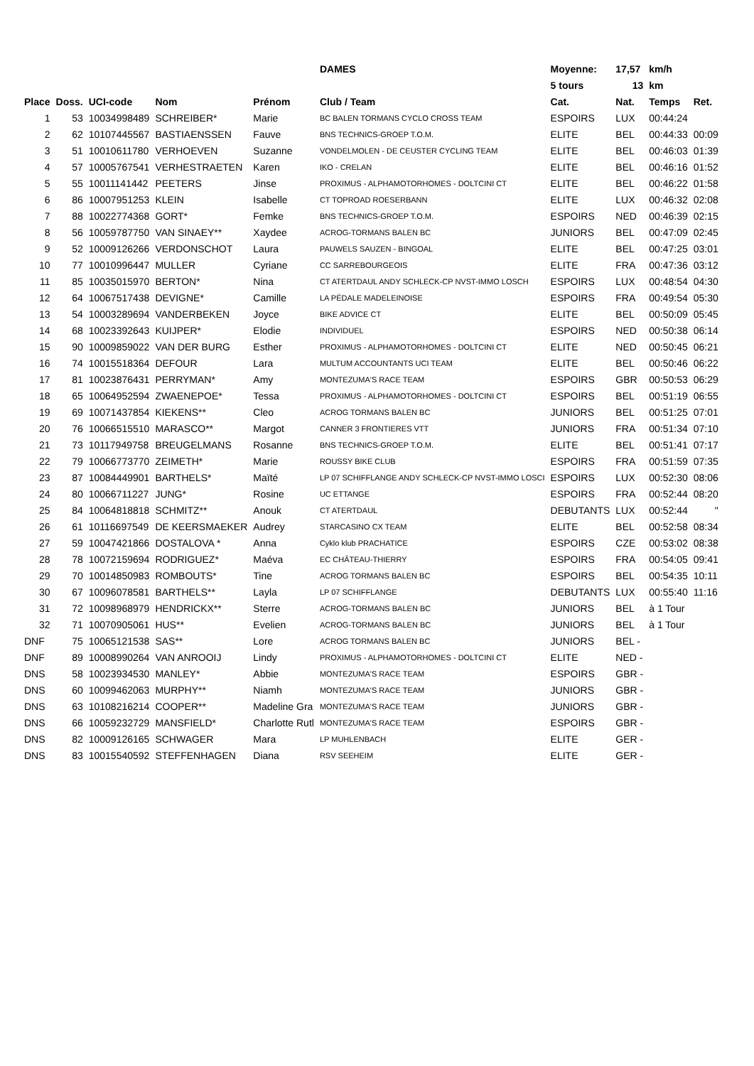| | | | | | DAMES | Moyenne: | 17,57 | km/h | |
| | | | | | | 5 tours | 13 | km | |
| Place | Doss. | UCI-code | Nom | Prénom | Club / Team | Cat. | Nat. | Temps | Ret. |
| 1 | 53 | 10034998489 | SCHREIBER* | Marie | BC BALEN TORMANS CYCLO CROSS TEAM | ESPOIRS | LUX | 00:44:24 | |
| 2 | 62 | 10107445567 | BASTIAENSSEN | Fauve | BNS TECHNICS-GROEP T.O.M. | ELITE | BEL | 00:44:33 | 00:09 |
| 3 | 51 | 10010611780 | VERHOEVEN | Suzanne | VONDELMOLEN - DE CEUSTER CYCLING TEAM | ELITE | BEL | 00:46:03 | 01:39 |
| 4 | 57 | 10005767541 | VERHESTRAETEN | Karen | IKO - CRELAN | ELITE | BEL | 00:46:16 | 01:52 |
| 5 | 55 | 10011141442 | PEETERS | Jinse | PROXIMUS - ALPHAMOTORHOMES - DOLTCINI CT | ELITE | BEL | 00:46:22 | 01:58 |
| 6 | 86 | 10007951253 | KLEIN | Isabelle | CT TOPROAD ROESERBANN | ELITE | LUX | 00:46:32 | 02:08 |
| 7 | 88 | 10022774368 | GORT* | Femke | BNS TECHNICS-GROEP T.O.M. | ESPOIRS | NED | 00:46:39 | 02:15 |
| 8 | 56 | 10059787750 | VAN SINAEY** | Xaydee | ACROG-TORMANS BALEN BC | JUNIORS | BEL | 00:47:09 | 02:45 |
| 9 | 52 | 10009126266 | VERDONSCHOT | Laura | PAUWELS SAUZEN - BINGOAL | ELITE | BEL | 00:47:25 | 03:01 |
| 10 | 77 | 10010996447 | MULLER | Cyriane | CC SARREBOURGEOIS | ELITE | FRA | 00:47:36 | 03:12 |
| 11 | 85 | 10035015970 | BERTON* | Nina | CT ATERTDAUL ANDY SCHLECK-CP NVST-IMMO LOSCH | ESPOIRS | LUX | 00:48:54 | 04:30 |
| 12 | 64 | 10067517438 | DEVIGNE* | Camille | LA PÉDALE MADELEINOISE | ESPOIRS | FRA | 00:49:54 | 05:30 |
| 13 | 54 | 10003289694 | VANDERBEKEN | Joyce | BIKE ADVICE CT | ELITE | BEL | 00:50:09 | 05:45 |
| 14 | 68 | 10023392643 | KUIJPER* | Elodie | INDIVIDUEL | ESPOIRS | NED | 00:50:38 | 06:14 |
| 15 | 90 | 10009859022 | VAN DER BURG | Esther | PROXIMUS - ALPHAMOTORHOMES - DOLTCINI CT | ELITE | NED | 00:50:45 | 06:21 |
| 16 | 74 | 10015518364 | DEFOUR | Lara | MULTUM ACCOUNTANTS UCI TEAM | ELITE | BEL | 00:50:46 | 06:22 |
| 17 | 81 | 10023876431 | PERRYMAN* | Amy | MONTEZUMA'S RACE TEAM | ESPOIRS | GBR | 00:50:53 | 06:29 |
| 18 | 65 | 10064952594 | ZWAENEPOE* | Tessa | PROXIMUS - ALPHAMOTORHOMES - DOLTCINI CT | ESPOIRS | BEL | 00:51:19 | 06:55 |
| 19 | 69 | 10071437854 | KIEKENS** | Cleo | ACROG TORMANS BALEN BC | JUNIORS | BEL | 00:51:25 | 07:01 |
| 20 | 76 | 10066515510 | MARASCO** | Margot | CANNER 3 FRONTIERES VTT | JUNIORS | FRA | 00:51:34 | 07:10 |
| 21 | 73 | 10117949758 | BREUGELMANS | Rosanne | BNS TECHNICS-GROEP T.O.M. | ELITE | BEL | 00:51:41 | 07:17 |
| 22 | 79 | 10066773770 | ZEIMETH* | Marie | ROUSSY BIKE CLUB | ESPOIRS | FRA | 00:51:59 | 07:35 |
| 23 | 87 | 10084449901 | BARTHELS* | Maïté | LP 07 SCHIFFLANGE ANDY SCHLECK-CP NVST-IMMO LOSCI | ESPOIRS | LUX | 00:52:30 | 08:06 |
| 24 | 80 | 10066711227 | JUNG* | Rosine | UC ETTANGE | ESPOIRS | FRA | 00:52:44 | 08:20 |
| 25 | 84 | 10064818818 | SCHMITZ** | Anouk | CT ATERTDAUL | DEBUTANTS | LUX | 00:52:44 | " |
| 26 | 61 | 10116697549 | DE KEERSMAEKER | Audrey | STARCASINO CX TEAM | ELITE | BEL | 00:52:58 | 08:34 |
| 27 | 59 | 10047421866 | DOSTALOVA * | Anna | Cyklo klub PRACHATICE | ESPOIRS | CZE | 00:53:02 | 08:38 |
| 28 | 78 | 10072159694 | RODRIGUEZ* | Maéva | EC CHÂTEAU-THIERRY | ESPOIRS | FRA | 00:54:05 | 09:41 |
| 29 | 70 | 10014850983 | ROMBOUTS* | Tine | ACROG TORMANS BALEN BC | ESPOIRS | BEL | 00:54:35 | 10:11 |
| 30 | 67 | 10096078581 | BARTHELS** | Layla | LP 07 SCHIFFLANGE | DEBUTANTS | LUX | 00:55:40 | 11:16 |
| 31 | 72 | 10098968979 | HENDRICKX** | Sterre | ACROG-TORMANS BALEN BC | JUNIORS | BEL | à 1 Tour | |
| 32 | 71 | 10070905061 | HUS** | Evelien | ACROG-TORMANS BALEN BC | JUNIORS | BEL | à 1 Tour | |
| DNF | 75 | 10065121538 | SAS** | Lore | ACROG TORMANS BALEN BC | JUNIORS | BEL - | | |
| DNF | 89 | 10008990264 | VAN ANROOIJ | Lindy | PROXIMUS - ALPHAMOTORHOMES - DOLTCINI CT | ELITE | NED - | | |
| DNS | 58 | 10023934530 | MANLEY* | Abbie | MONTEZUMA'S RACE TEAM | ESPOIRS | GBR - | | |
| DNS | 60 | 10099462063 | MURPHY** | Niamh | MONTEZUMA'S RACE TEAM | JUNIORS | GBR - | | |
| DNS | 63 | 10108216214 | COOPER** | Madeline Gra | MONTEZUMA'S RACE TEAM | JUNIORS | GBR - | | |
| DNS | 66 | 10059232729 | MANSFIELD* | Charlotte Rutl | MONTEZUMA'S RACE TEAM | ESPOIRS | GBR - | | |
| DNS | 82 | 10009126165 | SCHWAGER | Mara | LP MUHLENBACH | ELITE | GER - | | |
| DNS | 83 | 10015540592 | STEFFENHAGEN | Diana | RSV SEEHEIM | ELITE | GER - | | |